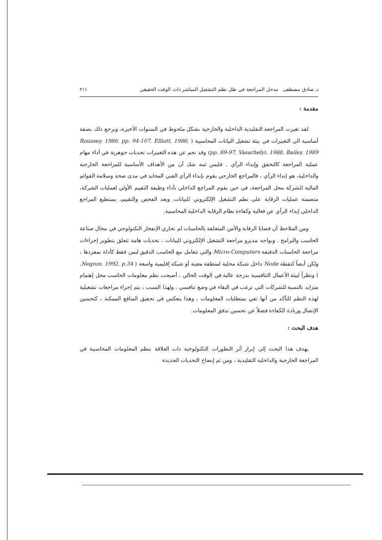د. صادق مصطفى مدخل المراجعة في ظل نظم التشغيل المباشر ذات الوقت الحقيقي ٢١١
مقدمة :
لقد تغيرت المراجعة التقليدية الداخلية والخارجية بشكل ملحوظ في السنوات الأخيرة، ويرجع ذلك بصفة أساسية الى التغييرات في بيئة تشغيل البيانات المحاسبية ( Roussey, 1986, pp. 94-107, Elliott, 1986, pp. 89-97, Vasarhelyi, 1988, Bailey, 1989) وقد نجم عن هذه التغييرات تحديات جوهرية في أداء مهام عملية المراجعة كالتحقق وإبداء الرأي . فليس ثمة شك أن من الأهداف الأساسية للمراجعة الخارجية والداخلية، هو إبداء الرأي ، فالمراجع الخارجي يقوم بإبداء الرأي الفني المحايد في مدى صحة وسلامة القوائم المالية للشركة محل المراجعة، في حين يقوم المراجع الداخلي بأداء وظيفة التقييم الأولي لعمليات الشركة، متضمنة عمليات الرقابة على نظم التشغيل الإلكتروني للبيانات. وبعد الفحص والتقييم، يستطيع المراجع الداخلي إبداء الرأي عن فعالية وكفاءة نظام الرقابة الداخلية المحاسبية.
ومن الملاحظ أن قضايا الرقابة والأمن المتعلقة بالحاسبات لم تجاري الإنفجار التكنولوجي في مجال صناعة الحاسب والبرامج . ويواجه مديرو مراجعة التشغيل الإلكتروني للبيانات ، تحديات هامة تتعلق بتطوير إجراءات مراجعة الحاسبات الدقيقة Micro-Computers والتي تتعامل مع الحاسب الدقيق ليس فقط كأداة بمفردها ، ولكن أيضاً كنقطة Node داخل شبكة محلية لمنطقة معينة أو شبكة إقليمية واسعة ( Negron, 1992, p.34. ) ونظراً لبيئة الأعمال التنافسية بدرجة عالية في الوقت الحالي ، أصبحت نظم معلومات الحاسب محل إهتمام متزايد بالنسبة للشركات التي ترغب في البقاء في وضع تنافسي . ولهذا السبب ، يتم إجراء مراجعات تشغيلية لهذه النظم للتأكد من أنها تفي بمتطلبات المعلومات ، وهذا ينعكس في تحقيق المنافع الممكنة ، كتحسين الإتصال وزيادة الكفاءة فضلاً عن تحسين تدفق المعلومات.
هدف البحث :
يهدف هذا البحث إلى إبراز أثر التطورات التكنولوجية ذات العلاقة بنظم المعلومات المحاسبية في المراجعة الخارجية والداخلية التقليدية ، ومن ثم إيضاح التحديات الجديدة